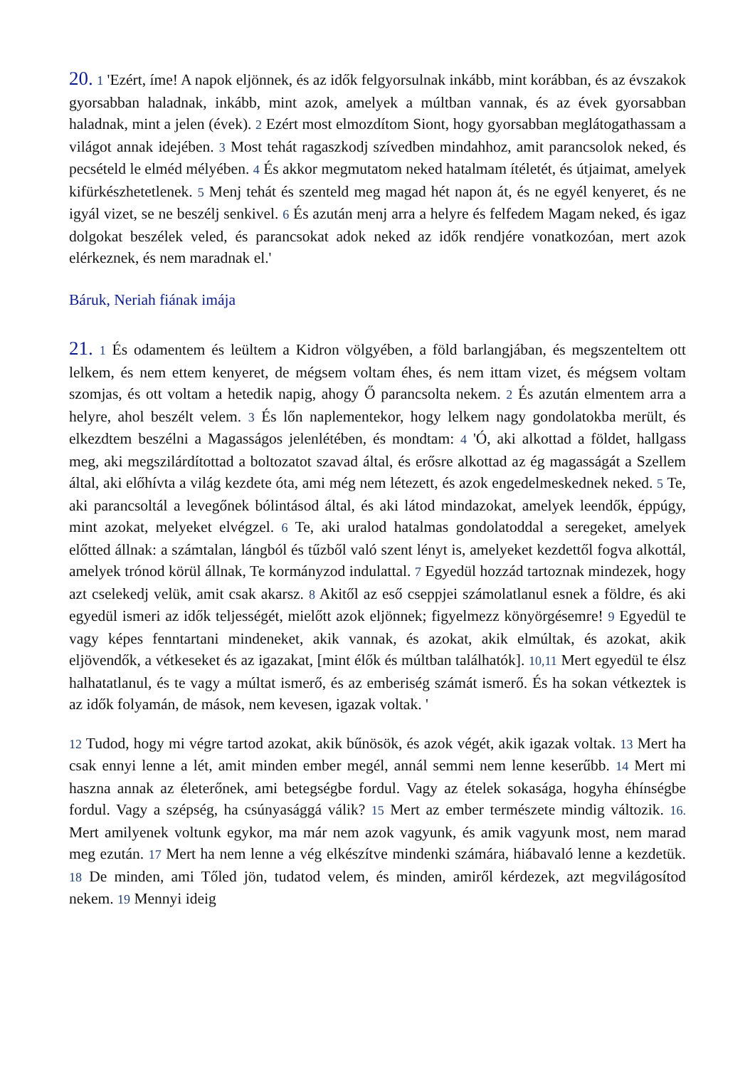20. 1 'Ezért, íme! A napok eljönnek, és az idők felgyorsulnak inkább, mint korábban, és az évszakok gyorsabban haladnak, inkább, mint azok, amelyek a múltban vannak, és az évek gyorsabban haladnak, mint a jelen (évek). 2 Ezért most elmozdítom Siont, hogy gyorsabban meglátogathassam a világot annak idejében. 3 Most tehát ragaszkodj szívedben mindahhoz, amit parancsolok neked, és pecsételd le elméd mélyében. 4 És akkor megmutatom neked hatalmam ítéletét, és útjaimat, amelyek kifürkészhetetlenek. 5 Menj tehát és szenteld meg magad hét napon át, és ne egyél kenyeret, és ne igyál vizet, se ne beszélj senkivel. 6 És azután menj arra a helyre és felfedem Magam neked, és igaz dolgokat beszélek veled, és parancsokat adok neked az idők rendjére vonatkozóan, mert azok elérkeznek, és nem maradnak el.'
Báruk, Neriah fiának imája
21. 1 És odamentem és leültem a Kidron völgyében, a föld barlangjában, és megszenteltem ott lelkem, és nem ettem kenyeret, de mégsem voltam éhes, és nem ittam vizet, és mégsem voltam szomjas, és ott voltam a hetedik napig, ahogy Ő parancsolta nekem. 2 És azután elmentem arra a helyre, ahol beszélt velem. 3 És lőn naplementekor, hogy lelkem nagy gondolatokba merült, és elkezdtem beszélni a Magasságos jelenlétében, és mondtam: 4 'Ó, aki alkottad a földet, hallgass meg, aki megszilárdítottad a boltozatot szavad által, és erősre alkottad az ég magasságát a Szellem által, aki előhívta a világ kezdete óta, ami még nem létezett, és azok engedelmeskednek neked. 5 Te, aki parancsoltál a levegőnek bólintásod által, és aki látod mindazokat, amelyek leendők, éppúgy, mint azokat, melyeket elvégzel. 6 Te, aki uralod hatalmas gondolatoddal a seregeket, amelyek előtted állnak: a számtalan, lángból és tűzből való szent lényt is, amelyeket kezdettől fogva alkottál, amelyek trónod körül állnak, Te kormányzod indulattal. 7 Egyedül hozzád tartoznak mindezek, hogy azt cselekedj velük, amit csak akarsz. 8 Akitől az eső cseppjei számolatlanul esnek a földre, és aki egyedül ismeri az idők teljességét, mielőtt azok eljönnek; figyelmezz könyörgésemre! 9 Egyedül te vagy képes fenntartani mindeneket, akik vannak, és azokat, akik elmúltak, és azokat, akik eljövendők, a vétkeseket és az igazakat, [mint élők és múltban találhatók]. 10,11 Mert egyedül te élsz halhatatlanul, és te vagy a múltat ismerő, és az emberiség számát ismerő. És ha sokan vétkeztek is az idők folyamán, de mások, nem kevesen, igazak voltak. '
12 Tudod, hogy mi végre tartod azokat, akik bűnösök, és azok végét, akik igazak voltak. 13 Mert ha csak ennyi lenne a lét, amit minden ember megél, annál semmi nem lenne keserűbb. 14 Mert mi haszna annak az életerőnek, ami betegségbe fordul. Vagy az ételek sokasága, hogyha éhínségbe fordul. Vagy a szépség, ha csúnyasággá válik? 15 Mert az ember természete mindig változik. 16. Mert amilyenek voltunk egykor, ma már nem azok vagyunk, és amik vagyunk most, nem marad meg ezután. 17 Mert ha nem lenne a vég elkészítve mindenki számára, hiábavaló lenne a kezdetük. 18 De minden, ami Tőled jön, tudatod velem, és minden, amiről kérdezek, azt megvilágosítod nekem. 19 Mennyi ideig